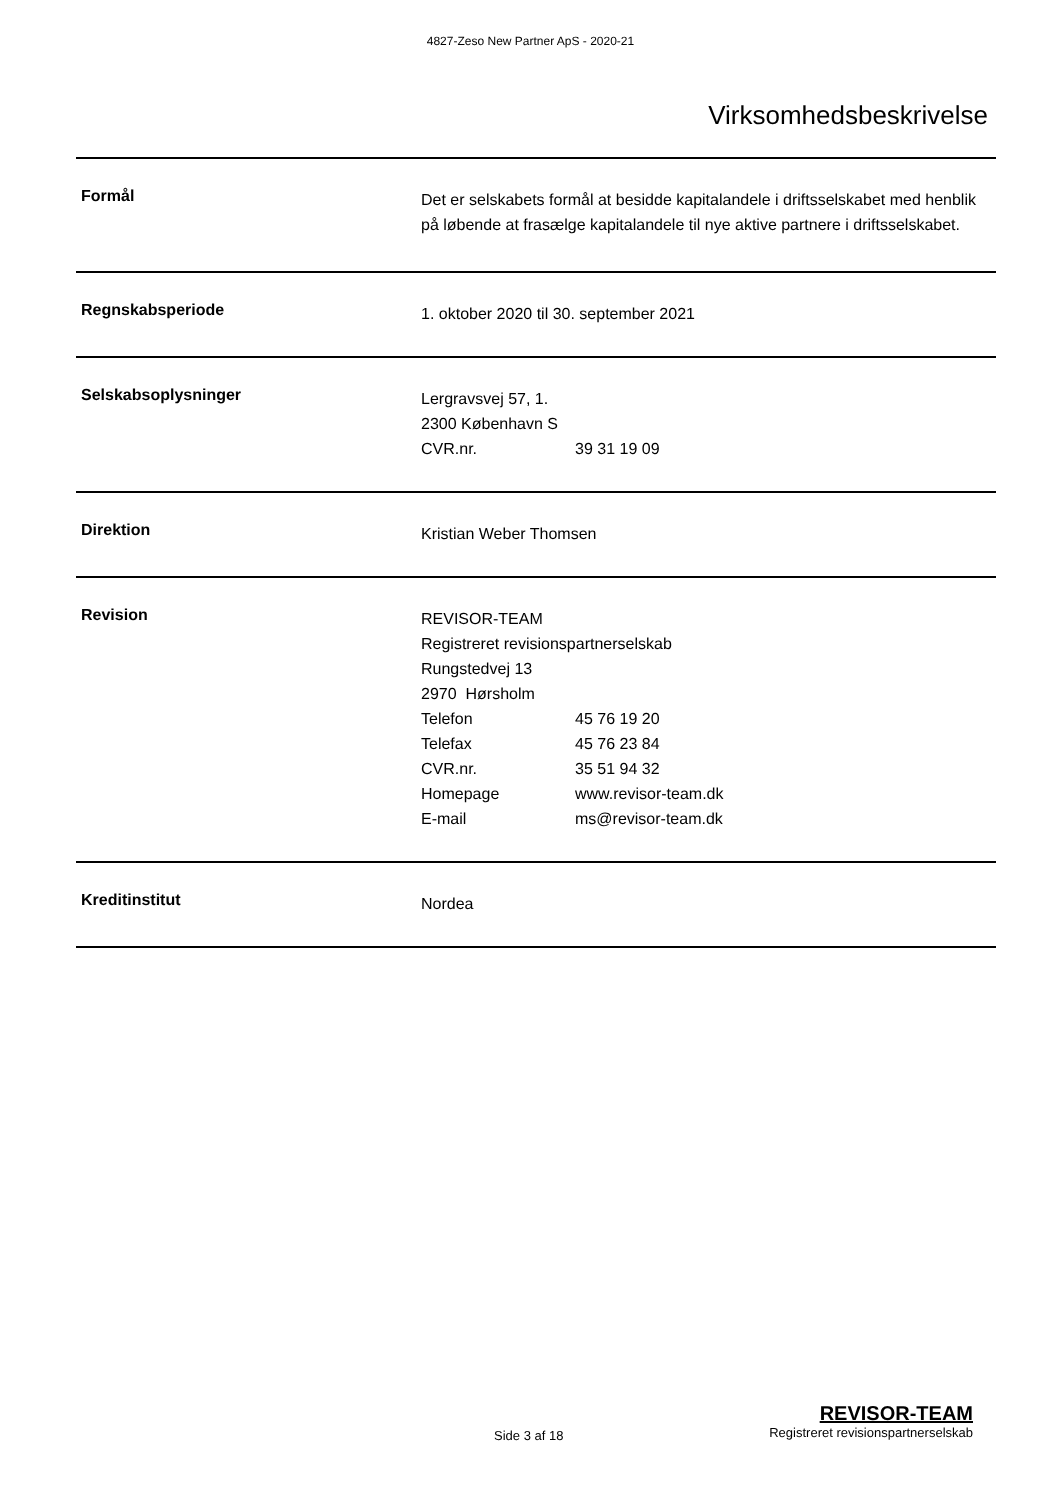4827-Zeso New Partner ApS - 2020-21
Virksomhedsbeskrivelse
| Formål | Det er selskabets formål at besidde kapitalandele i driftsselskabet med henblik på løbende at frasælge kapitalandele til nye aktive partnere i driftsselskabet. |
| Regnskabsperiode | 1. oktober 2020 til 30. september 2021 |
| Selskabsoplysninger | Lergravsvej 57, 1. 2300 København S CVR.nr. 39 31 19 09 |
| Direktion | Kristian Weber Thomsen |
| Revision | REVISOR-TEAM Registreret revisionspartnerselskab Rungstedvej 13 2970 Hørsholm Telefon 45 76 19 20 Telefax 45 76 23 84 CVR.nr. 35 51 94 32 Homepage www.revisor-team.dk E-mail ms@revisor-team.dk |
| Kreditinstitut | Nordea |
Side 3 af 18
REVISOR-TEAM
Registreret revisionspartnerselskab